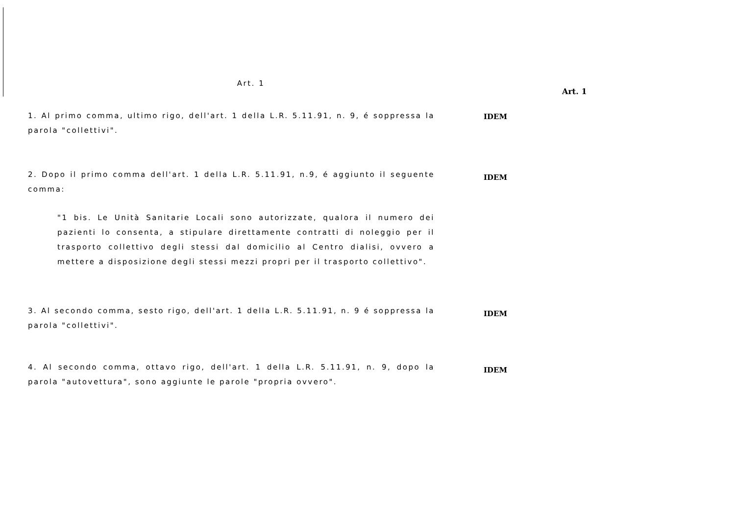Art. 1
Art. 1
1. Al primo comma, ultimo rigo, dell'art. 1 della L.R. 5.11.91, n. 9, é soppressa la parola "collettivi".
IDEM
2. Dopo il primo comma dell'art. 1 della L.R. 5.11.91, n.9, é aggiunto il seguente comma:
"1 bis. Le Unità Sanitarie Locali sono autorizzate, qualora il numero dei pazienti lo consenta, a stipulare direttamente contratti di noleggio per il trasporto collettivo degli stessi dal domicilio al Centro dialisi, ovvero a mettere a disposizione degli stessi mezzi propri per il trasporto collettivo".
IDEM
3. Al secondo comma, sesto rigo, dell'art. 1 della L.R. 5.11.91, n. 9 é soppressa la parola "collettivi".
IDEM
4. Al secondo comma, ottavo rigo, dell'art. 1 della L.R. 5.11.91, n. 9, dopo la parola "autovettura", sono aggiunte le parole "propria ovvero".
IDEM